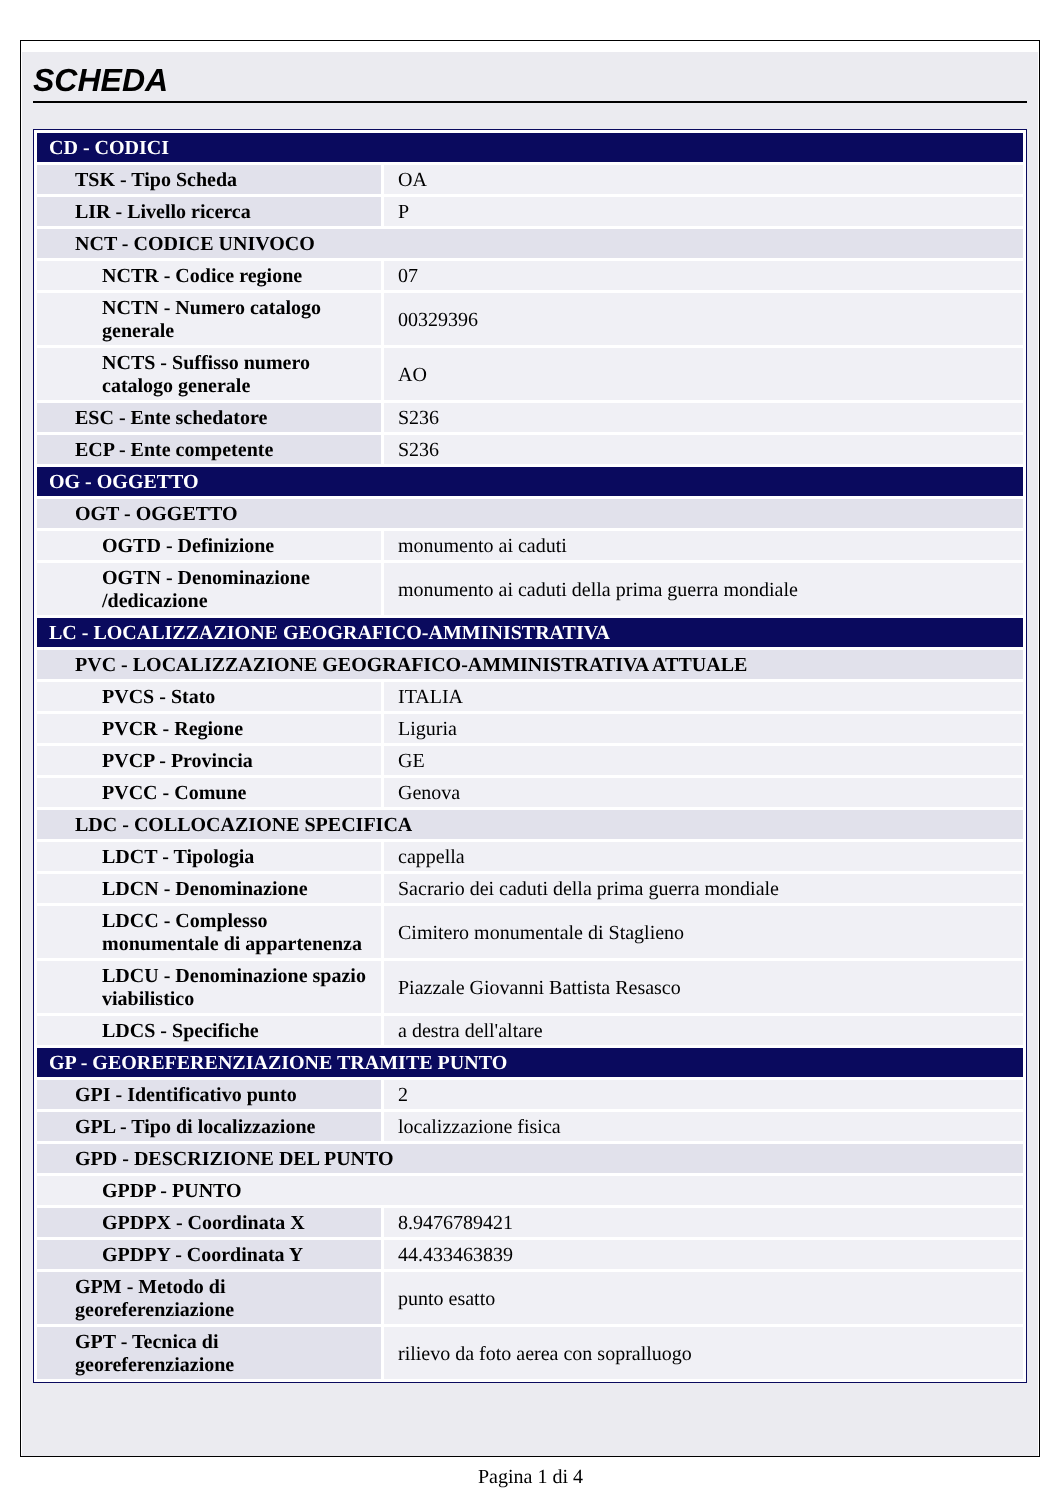SCHEDA
| CD - CODICI | |
| TSK - Tipo Scheda | OA |
| LIR - Livello ricerca | P |
| NCT - CODICE UNIVOCO | |
| NCTR - Codice regione | 07 |
| NCTN - Numero catalogo generale | 00329396 |
| NCTS - Suffisso numero catalogo generale | AO |
| ESC - Ente schedatore | S236 |
| ECP - Ente competente | S236 |
| OG - OGGETTO | |
| OGT - OGGETTO | |
| OGTD - Definizione | monumento ai caduti |
| OGTN - Denominazione /dedicazione | monumento ai caduti della prima guerra mondiale |
| LC - LOCALIZZAZIONE GEOGRAFICO-AMMINISTRATIVA | |
| PVC - LOCALIZZAZIONE GEOGRAFICO-AMMINISTRATIVA ATTUALE | |
| PVCS - Stato | ITALIA |
| PVCR - Regione | Liguria |
| PVCP - Provincia | GE |
| PVCC - Comune | Genova |
| LDC - COLLOCAZIONE SPECIFICA | |
| LDCT - Tipologia | cappella |
| LDCN - Denominazione | Sacrario dei caduti della prima guerra mondiale |
| LDCC - Complesso monumentale di appartenenza | Cimitero monumentale di Staglieno |
| LDCU - Denominazione spazio viabilistico | Piazzale Giovanni Battista Resasco |
| LDCS - Specifiche | a destra dell'altare |
| GP - GEOREFERENZIAZIONE TRAMITE PUNTO | |
| GPI - Identificativo punto | 2 |
| GPL - Tipo di localizzazione | localizzazione fisica |
| GPD - DESCRIZIONE DEL PUNTO | |
| GPDP - PUNTO | |
| GPDPX - Coordinata X | 8.9476789421 |
| GPDPY - Coordinata Y | 44.433463839 |
| GPM - Metodo di georeferenziazione | punto esatto |
| GPT - Tecnica di georeferenziazione | rilievo da foto aerea con sopralluogo |
Pagina 1 di 4